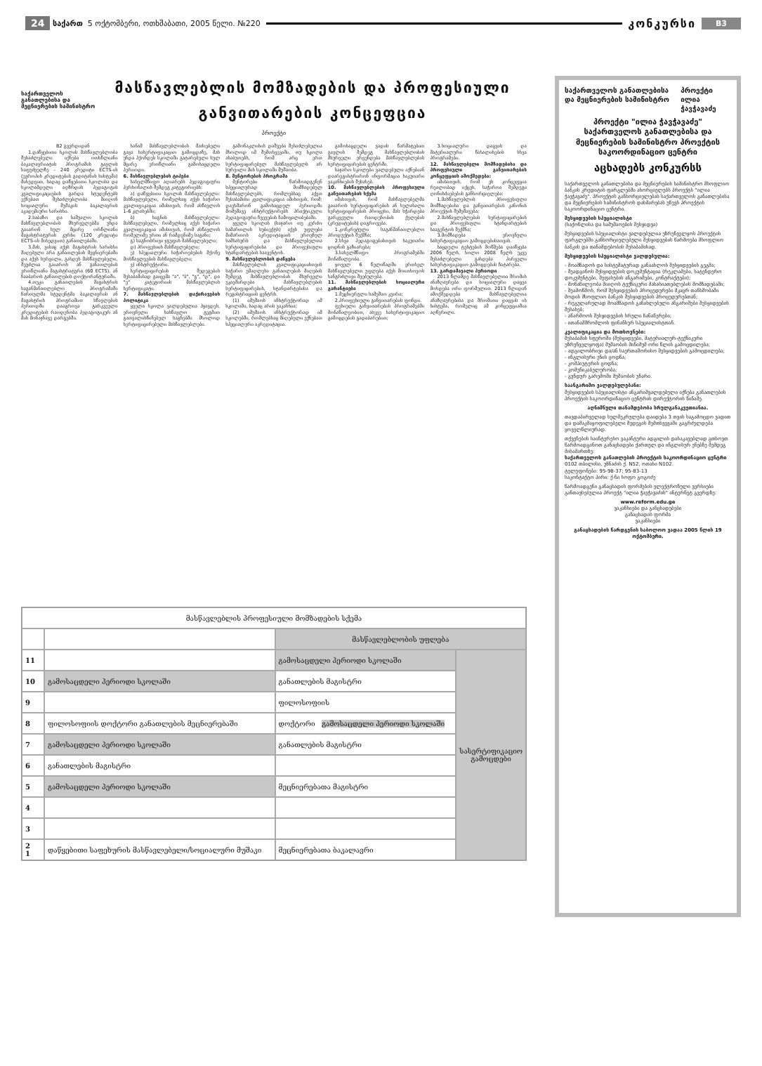24 საქართ 5 ოქტომბერი, ოთხშაბათი, 2005 წელი. №220 კონკურსი B3
საქართველოს განათლებისა და მეცნიერების სამინისტრო
მასწავლებლის მომზადების და პროფესიული განვითარების კონცეფცია
პროექტი
B2 გვერდიდან
1.დაწყებითი სკოლის მასწავლებლობა შესაძლებელი იქნება ოთხწლიანი ბაკალავრიატის პროგრამის გავლის საფუძველზე - 240 კრედიტი ECTS-ის (ევროპის კრედიტების გადატანის სისტემა) მიხედვით, სადაც დაწყებითი სკოლისა და სკოლამდელი აღზრდის პედაგოგის კვალიფიკაციების გარდა სტუდენტებს ექნებათ შესაძლებლობა მიიღონ სოციალური მუშაკის ბაკალავრის აკადემიური ხარისხი.
2.საბაზო და საშუალო სკოლის მასწავლებლობის მსურველებმა უნდა გაიარონ სულ მცირე ორწლიანი მაგისტრატურის კურსი (120 კრედიტი ECTS-ის მიხედვით) განათლებაში.
3.მას, ვისაც აქვს მაგისტრის ხარისხი მიღებული არა განათლების მეცნიერებაში და აქვს სურვილი, გახდეს მასწავლებელი, შეუძლია გაიაროს ან განათლების ერთწლიანი მაგისტრატურა (60 ECTS), ან ჩააბაროს განათლების დოქტორანტურაში.
4.თუკი განათლების მაგისტრის საგანმანათლებლო პროგრამაში ჩართულმა სტუდენტმა ბაკალავრის ან მაგისტრის პროგრამით სწავლების პერიოდში დააგროვა გარკვეული კრედიტების რაოდენობა პედაგოგიკურ ან მის მონაჯნავე დარგებში.
სანამ მასწავლებლობის მაძიებელი გავა სასერტიფიკაციო გამოცდაზე, მას უნდა ჰქონდეს სკოლაში გატარებული სულ მცირე ერთწლიანი გამოსაცდელი პერიოდი.
6. მასწავლებლების ტიპები
სახელმწიფო აღიარებს პედაგოგიური პერსონალის შემდეგ კატეგორიებს:
ა) დაწყებითი სკოლის მასწავლებელი: მასწავლებელი, რომელსაც აქვს საჭირო კვალიფიკაცია იმისთვის, რომ ასწავლოს 1-6 კლასებში;
ბ) საგნის მასწავლებელი: მასწავლებელი, რომელსაც აქვს საჭირო კვალიფიკაცია იმისთვის, რომ ასწავლოს რომელიმე ერთი ან რამდენიმე საგანი;
გ) საგნობრივი ჯგუფის მასწავლებელი;
დ) პროფესიის მასწავლებელი;
ე) სპეციალური საჭიროებების მქონე მოსწავლეების მასწავლებელი;
ვ) ინსტრუქტორი.
სერტიფიცირების შედეგების შესაბამისად გაიცემა "ა", "ბ", "გ", "დ", და "ე" კატეგორიის მასწავლებლის სერტიფიკატი.
7. მასწავლებლების დაქირავების პოლიტიკა
ყველა სკოლა ვალდებულია ჰყავდეს, ეროვნული სასწავლო გეგმით გათვალისწინებულ საგნებში მხოლოდ სერტიფიცირებული მასწავლებლები.
გამონაკლისის დაშვება შესაძლებელია მხოლოდ იმ შემთხვევაში, თუ სკოლა ასაბუთებს, რომ არც ერთ სერტიფიცირებულ მასწავლებელს არ სურვილი მის სკოლაში მუშაობა.
8. მენტორების პროგრამა
მენტორები წარმოადგენენ სპეციალურად მომზადებულ მასწავლებლებს, რომლებსაც აქვთ შესაბამისი კვალიფიკაცია იმისთვის, რომ: დაეხმარონ გამოსაცდელ პერიოდში მომუშავე ინსტრუქტორებს პრაქტიკული პედაგოგიური ჩვევების ჩამოყალიბებაში.
ყველა სკოლას (საჯარო თუ კერძო სამართლის სუბიექტს) აქვს უფლება მიმართოს აკრედიტაციის ეროვნულ სამსახურს და მასწავლებელთა სერტიფიცირებისა და პროფესიული სტანდარტების საავენტოს.
9. მასწავლებლობის დაწყება
მასწავლებლის კვალიფიკაციისთვის საჭირო უმაღლესი განათლების მიღების შემდეგ მასწავლებლობის მსურველი უკავშირდება მასწავლებლების სერტიფიცირების, სტანდარტებისა და რეგისტრაციის ცენტრს.
(1) იმუშაოს ინსტრუქტორად იმ სკოლაში, სადაც არის ვაკანსია;
(2) იმუშაოს ინსტრუქტორად იმ სკოლებში, რომლებსაც მიღებული ექნებათ სპეციალური აკრედიტაცია.
გამოსაცდელი ვადის წარმატებით გავლის შემდეგ მასწავლებლობის მსურველი ერვენდება მასწავლებლების სერტიფიცირების ცენტრში.
საჯარო სკოლები ვალდებული იქნებიან დაარეგისტრირონ ინფორმაცია საკუთარი ვაკანსიების შესახებ.
10. მასწავლებლების პროფესიული განვითარების სქემა
იმისთვის, რომ მასწავლებელმა გაიაროს სერტიფიცირების ან ხელახალი სერტიფიცირების პროცესი, მას სჭირდება გარკვეული რაოდენობის ქულების (კრედიტების) დაგროვება.
1.კონკრეტული საგანმანათლებლო პროდუქტის შექმნა;
2.სხვა პედაგოგებისთვის საკუთარი ცოდნის გაზიარება;
3.სახელმწიფო პროგრამებში მონაწილეობა.
ყოველ 6 წელიწადში ერთხელ მასწავლებელთ უფლება აქვს მოითხოვოს ხანგრძლივი შვებულება.
11. მასწავლებლების სოციალური გარანტიები
1.მეცნიერული სამუშაო კვირა;
2.პროფესიული განვითარების ფონდი.
ფესიული განვითარების პროგრამებში მონაწილეობით, ასევე სასერტიფიკაციო გამოცდების გადაბარებით;
3.სოციალური დაცვის და მატერიალური წახალისების სხვა პროგრამები.
12. მასწავლებელი მომზადებისა და პროფესიული განვითარების კონცეფციის ამოქმედება:
იმისათვის, რომ ეს კონცეფცია რეალობად იქცეს, საჭიროა შემდეგი ღონისძიებების განხორციელება:
1.მასწავლებლის პროფესიული მომზადებისა და განვითარების კანონის პროექტის შემუშავება;
2.მასწავლებლების სერტიფიცირების და პროფესიული სტანდარტების სააგენტოს შექმნა;
3.მომზადება ეროვნული სასერტიფიკაციო გამოცდებისათვის.
საცდელი ტესტების მოწმება დაიწყება 2006 წელს, ხოლო 2008 წელს უკვე შესაძლებელი გახდება პირველი სასერტიფიკაციო გამოცდების ჩატარება.
13. გარდამავალი პერიოდი
2013 წლამდე მასწავლებელთა შრომის ანაზღაურება და სოციალური დაცვა მოხდება ორი ფორმულით. 2013 წლიდან ამოქმედდება მასწავლებელთა ანაზღაურებისა და შრომითი დაცვის ის სისტემა, რომელიც ამ კონცეფციაშია აღწერილი.
| მასწავლებლის პროფესიული მომზადების სქემა | | | |
| | | მასწავლებლობის უფლება | |
| 11 | | გამოსაცდელი პერიოდი სკოლაში | სასერტიფიკაციო გამოცდები |
| 10 | გამოსაცდელი პერიოდი სკოლაში | განათლების მაგისტრი | |
| 9 | | ფილოსოფიის | |
| 8 | ფილოსოფიის დოქტორი განათლების მეცნიერებაში | დოქტორი გამოსაცდელი პერიოდი სკოლაში | |
| 7 | გამოსაცდელი პერიოდი სკოლაში | განათლების მაგისტრი | |
| 6 | განათლების მაგისტრი | | |
| 5 | გამოსაცდელი პერიოდი სკოლაში | მეცნიერებათა მაგისტრი | |
| 4 | | | |
| 3 | | | |
| 2 1 | დაწყებითი საფეხურის მასწავლებელი/სოციალური მუშაკი | მეცნიერებათა ბაკალავრი | |
საქართველოს განათლებისა და მეცნიერების სამინისტრო პროექტი ილია ჭავჭავაძე
პროექტი "ილია ჭავჭავაძე" საქართველოს განათლებისა და მეცნიერების სამინისტრო პროექტის საკოორდინაციო ცენტრი
აცხადებს კონკურსს
საქართველოს განათლებისა და მეცნიერების სამინისტრო მსოფლიო ბანკის კრედიტის ფარგლებში ახორციელებს პროექტს "ილია ჭავჭავაძე". პროექტის განხორციელებას საქართველოს განათლებისა და მეცნიერების სამინისტროს დახმარებას უწევს პროექტის საკოორდინაციო ცენტრი.
შესყიდვების სპეციალისტი
(საქონლისა და სამუშაოების შესყიდვა)
შესყიდვების სპეციალისტი ვალდებულია უზრუნველყოს პროექტის ფარგლებში განხორციელებული შესყიდვების წარმოება მსოფლიო ბანკის და თანამდებობის შესაბამისად.
შესყიდვების სპეციალისტი ვალდებულია:
- მოამზადოს და სისტემატურად განაახლოს შესყიდვების გეგმა;
- შეადგინოს შესყიდვების დოკუმენტაცია (რეკლამები, სატენდერო დოკუმენტები, შეფასების ანგარიშები, კონტრაქტები);
- მონაწილეობა მიიღოს ტექნიკური მახასიათებლების მომზადებაში;
- შეამოწმოს, რომ შესყიდვების პროცედურები მკაცრ თანხმობაში მოდის მსოფლიო ბანკის შესყიდვების პროცედურებთან;
- რეგულარულად მოამზადოს განახლებული ანგარიშები შესყიდვების შესახებ;
- აწარმოოს შესყიდვების სრული ჩანაწერები;
- ითანამშრომლოს ფინანსურ სპეციალისტთან.
კვალიფიკაცია და მოთხოვნები:
შესაბამის სფეროში (შესყიდვები, მატერიალურ-ტექნიკური უზრუნველყოფა) მუშაობის მინიმუმ ორი წლის გამოცდილება;
- ადგილობრივი და/ან საერთაშორისო შესყიდვების გამოცდილება;
- ინგლისური ენის ცოდნა;
- კომპიუტერის ცოდნა;
- კომუნიკაბელურობა;
- გუნდურ გარემოში მუშაობის უნარი.
საანგარიშო ვალდებულებანი:
შესყიდვების სპეციალისტი ანგარიშვალდებული იქნება განათლების პროექტის საკოორდინაციო ცენტრის დირექტორის წინაშე.
აღნიშნული თანამდებობა სრულგანაკვეთიანია.
თავდაპირველად ხელშეკრულება დაიდება 3 თვის საგამოცდო ვადით და დამაკმაყოფილებელი შედეგის შემთხვევაში გაგრძელდება ყოველწლიურად.
თქვენების საინტერესო ვაკანტური ადგილის დასაკავებლად გთხოვთ წარმოადგინოთ განაცხადები ქართულ და ინგლისურ ენებზე შემდეგ მისამართზე:
საქართველოს განათლების პროექტის საკოორდინაციო ცენტრი
0102 თბილისი, უზნაძის ქ. N52, ოთახი N102.
ტელეფონები: 95-98-37; 95-83-13
საკონტაქტო პირი: ქ-ნი სოფო გოგოძე
წარმოადგენი განაცხადის ფორმების ელექტრონული ვერსიები განთავსებულია პროექტ "ილია ჭავჭავაძის" ინტერნეტ გვერდზე:
www.reform.edu.ge
ვაკანსიები და განცხადებები
განაცხადის ფორმა
ვაკანსიები
განაცხადების წარდგენის საბოლოო ვადაა 2005 წლის 19 ოქტომბერი.